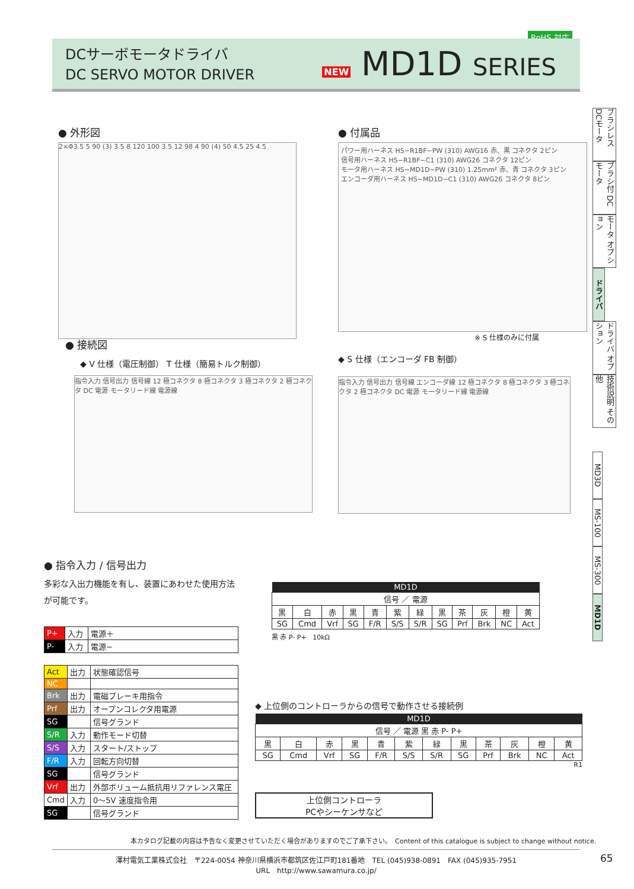RoHS 対応
DCサーボモータドライバ
DC SERVO MOTOR DRIVER
NEW MD1D SERIES
ブラシレス DCモータ
ブラシ付 DCモータ
モータ オプション
ドライバ
ドライバ オプション
技術説明 その他
MD3D
MS-100
MS-300
MD1D
● 外形図
2×Φ3.5 5 90 (3) 3.5 8 120 100 3.5 12 98 4 90 (4) 50 4.5 25 4.5
● 付属品
パワー用ハーネス HS−R1BF−PW (310) AWG16 赤、黒 コネクタ 2ピン
信号用ハーネス HS−R1BF−C1 (310) AWG26 コネクタ 12ピン
モータ用ハーネス HS−MD1D−PW (310) 1.25mm² 赤、青 コネクタ 3ピン
エンコーダ用ハーネス HS−MD1D−C1 (310) AWG26 コネクタ 8ピン
※ S 仕様のみに付属
● 接続図
◆ V 仕様（電圧制御） T 仕様（簡易トルク制御）
指令入力 信号出力 信号線 12 極コネクタ 8 極コネクタ 3 極コネクタ 2 極コネクタ DC 電源 モータリード線 電源線
◆ S 仕様（エンコーダ FB 制御）
指令入力 信号出力 信号線 エンコーダ線 12 極コネクタ 8 極コネクタ 3 極コネクタ 2 極コネクタ DC 電源 モータリード線 電源線
● 指令入力 / 信号出力
多彩な入出力機能を有し、装置にあわせた使用方法が可能です。
| P+ | 入力 | 電源＋ |
| P- | 入力 | 電源− |
| Act | 出力 | 状態確認信号 |
| NC | | |
| Brk | 出力 | 電磁ブレーキ用指令 |
| Prf | 出力 | オープンコレクタ用電源 |
| SG | | 信号グランド |
| S/R | 入力 | 動作モード切替 |
| S/S | 入力 | スタート/ストップ |
| F/R | 入力 | 回転方向切替 |
| SG | | 信号グランド |
| Vrf | 出力 | 外部ボリューム抵抗用リファレンス電圧 |
| Cmd | 入力 | 0〜5V 速度指令用 |
| SG | | 信号グランド |
| MD1D | | | | | | | | | | | |
| --- | --- | --- | --- | --- | --- | --- | --- | --- | --- | --- | --- |
| 信号 ／ 電源 | | | | | | | | | | | |
| 黒 | 白 | 赤 | 黒 | 青 | 紫 | 緑 | 黒 | 茶 | 灰 | 橙 | 黄 |
| SG | Cmd | Vrf | SG | F/R | S/S | S/R | SG | Prf | Brk | NC | Act |
黒 赤 P- P+ 10kΩ
◆ 上位側のコントローラからの信号で動作させる接続例
| MD1D | | | | | | | | | | | |
| --- | --- | --- | --- | --- | --- | --- | --- | --- | --- | --- | --- |
| 信号 ／ 電源 黒 赤 P- P+ | | | | | | | | | | | |
| 黒 | 白 | 赤 | 黒 | 青 | 紫 | 緑 | 黒 | 茶 | 灰 | 橙 | 黄 |
| SG | Cmd | Vrf | SG | F/R | S/S | S/R | SG | Prf | Brk | NC | Act |
R1
上位側コントローラ
PCやシーケンサなど
本カタログ記載の内容は予告なく変更させていただく場合がありますのでご了承下さい。　Content of this catalogue is subject to change without notice.
澤村電気工業株式会社　〒224-0054 神奈川県横浜市都筑区佐江戸町181番地　TEL (045)938-0891　FAX (045)935-7951
URL　http://www.sawamura.co.jp/
65